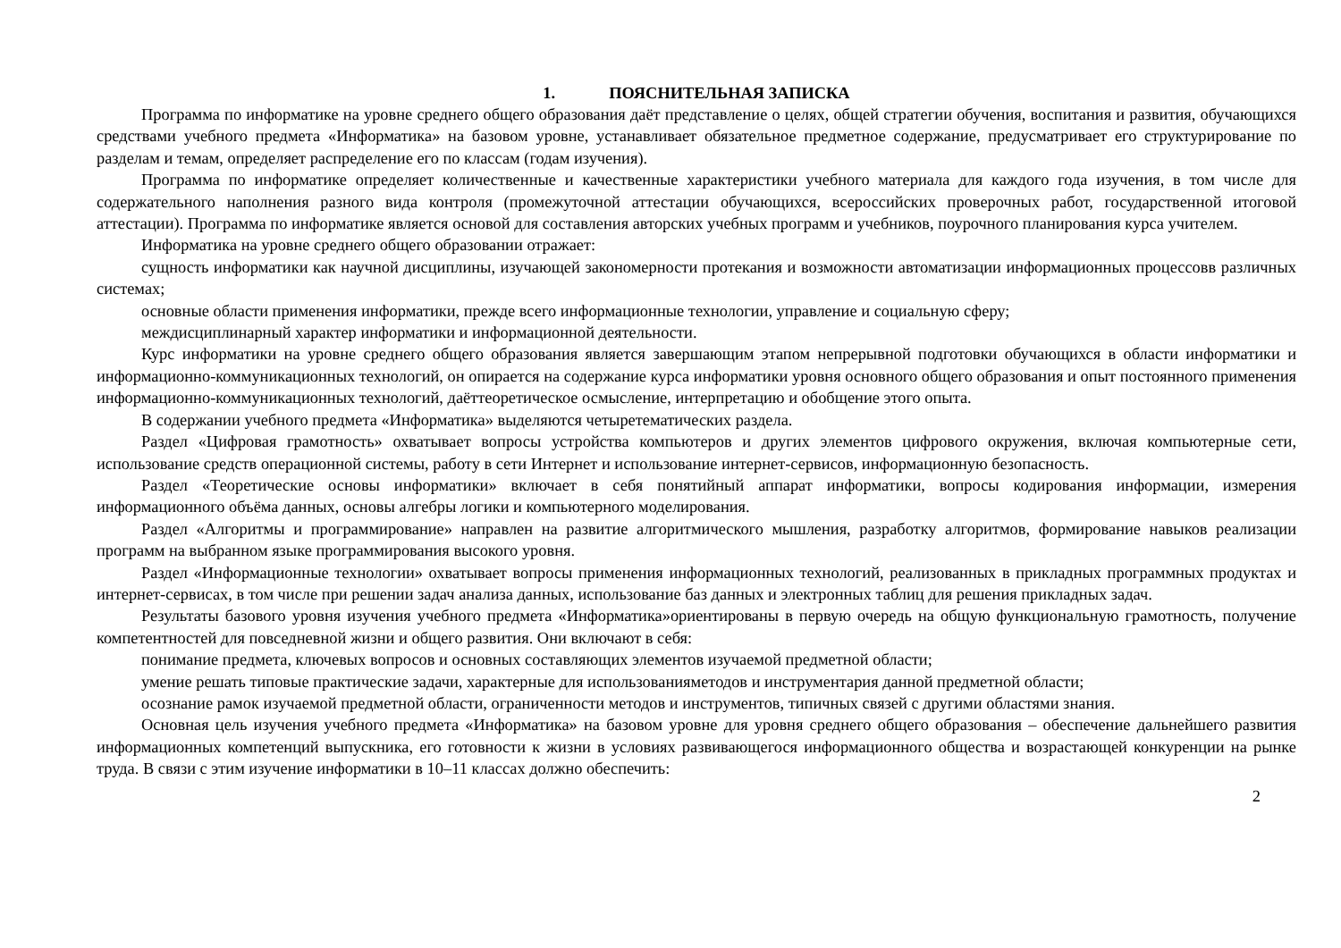1. ПОЯСНИТЕЛЬНАЯ ЗАПИСКА
Программа по информатике на уровне среднего общего образования даёт представление о целях, общей стратегии обучения, воспитания и развития, обучающихся средствами учебного предмета «Информатика» на базовом уровне, устанавливает обязательное предметное содержание, предусматривает его структурирование по разделам и темам, определяет распределение его по классам (годам изучения).
Программа по информатике определяет количественные и качественные характеристики учебного материала для каждого года изучения, в том числе для содержательного наполнения разного вида контроля (промежуточной аттестации обучающихся, всероссийских проверочных работ, государственной итоговой аттестации). Программа по информатике является основой для составления авторских учебных программ и учебников, поурочного планирования курса учителем.
Информатика на уровне среднего общего образовании отражает:
сущность информатики как научной дисциплины, изучающей закономерности протекания и возможности автоматизации информационных процессовв различных системах;
основные области применения информатики, прежде всего информационные технологии, управление и социальную сферу;
междисциплинарный характер информатики и информационной деятельности.
Курс информатики на уровне среднего общего образования является завершающим этапом непрерывной подготовки обучающихся в области информатики и информационно-коммуникационных технологий, он опирается на содержание курса информатики уровня основного общего образования и опыт постоянного применения информационно-коммуникационных технологий, даёттеоретическое осмысление, интерпретацию и обобщение этого опыта.
В содержании учебного предмета «Информатика» выделяются четыретематических раздела.
Раздел «Цифровая грамотность» охватывает вопросы устройства компьютеров и других элементов цифрового окружения, включая компьютерные сети, использование средств операционной системы, работу в сети Интернет и использование интернет-сервисов, информационную безопасность.
Раздел «Теоретические основы информатики» включает в себя понятийный аппарат информатики, вопросы кодирования информации, измерения информационного объёма данных, основы алгебры логики и компьютерного моделирования.
Раздел «Алгоритмы и программирование» направлен на развитие алгоритмического мышления, разработку алгоритмов, формирование навыков реализации программ на выбранном языке программирования высокого уровня.
Раздел «Информационные технологии» охватывает вопросы применения информационных технологий, реализованных в прикладных программных продуктах и интернет-сервисах, в том числе при решении задач анализа данных, использование баз данных и электронных таблиц для решения прикладных задач.
Результаты базового уровня изучения учебного предмета «Информатика»ориентированы в первую очередь на общую функциональную грамотность, получение компетентностей для повседневной жизни и общего развития. Они включают в себя:
понимание предмета, ключевых вопросов и основных составляющих элементов изучаемой предметной области;
умение решать типовые практические задачи, характерные для использованияметодов и инструментария данной предметной области;
осознание рамок изучаемой предметной области, ограниченности методов и инструментов, типичных связей с другими областями знания.
Основная цель изучения учебного предмета «Информатика» на базовом уровне для уровня среднего общего образования – обеспечение дальнейшего развития информационных компетенций выпускника, его готовности к жизни в условиях развивающегося информационного общества и возрастающей конкуренции на рынке труда. В связи с этим изучение информатики в 10–11 классах должно обеспечить:
2